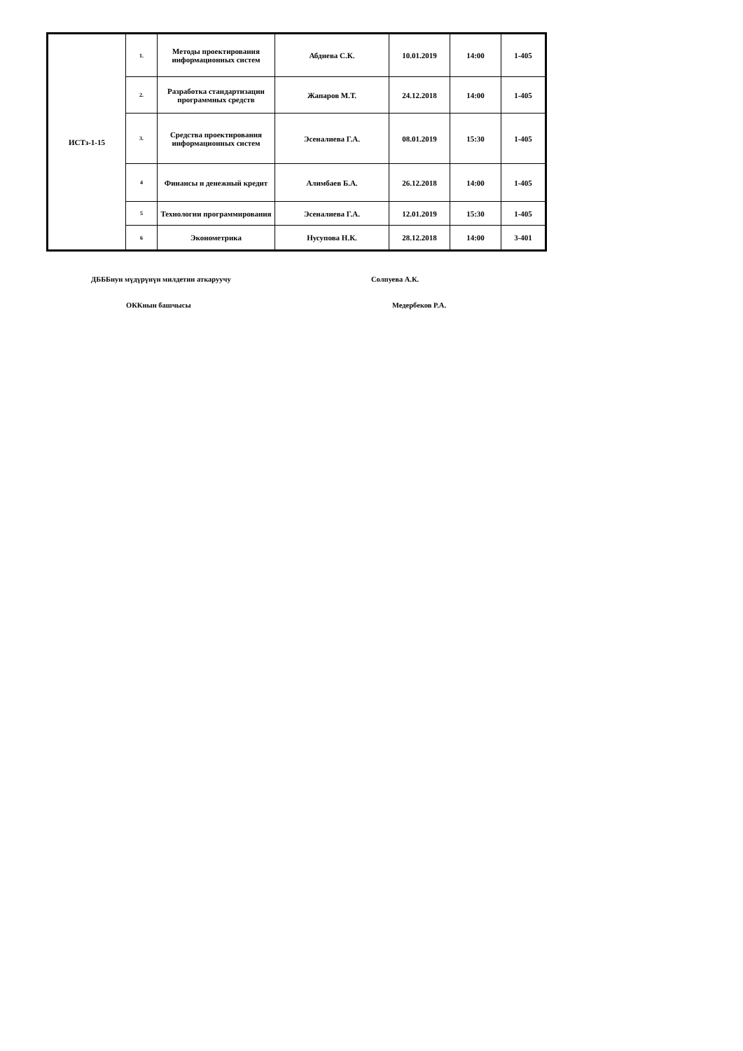| ИСТз-1-15 | 1. | Методы проектирования информационных систем | Абдиева С.К. | 10.01.2019 | 14:00 | 1-405 |
| | 2. | Разработка стандартизации программных средств | Жапаров М.Т. | 24.12.2018 | 14:00 | 1-405 |
| | 3. | Средства проектирования информационных систем | Эсеналиева Г.А. | 08.01.2019 | 15:30 | 1-405 |
| | 4 | Финансы и денежный кредит | Алимбаев Б.А. | 26.12.2018 | 14:00 | 1-405 |
| | 5 | Технологии программирования | Эсеналиева Г.А. | 12.01.2019 | 15:30 | 1-405 |
| | 6 | Эконометрика | Нусупова Н.К. | 28.12.2018 | 14:00 | 3-401 |
ДБББнун мүдүрүнүн милдетин аткаруучу Солпуева А.К.
ОККнын башчысы Медербеков Р.А.